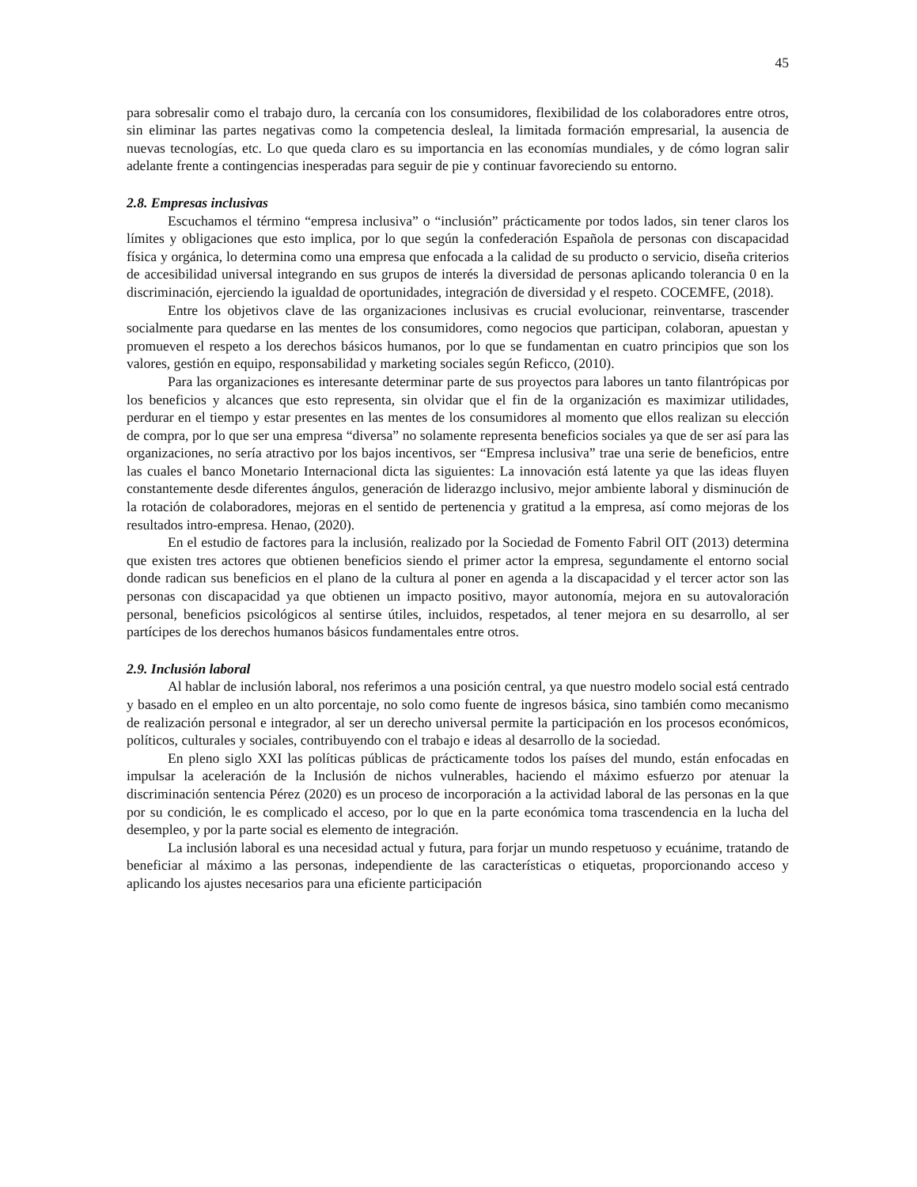45
para sobresalir como el trabajo duro, la cercanía con los consumidores, flexibilidad de los colaboradores entre otros, sin eliminar las partes negativas como la competencia desleal, la limitada formación empresarial, la ausencia de nuevas tecnologías, etc. Lo que queda claro es su importancia en las economías mundiales, y de cómo logran salir adelante frente a contingencias inesperadas para seguir de pie y continuar favoreciendo su entorno.
2.8. Empresas inclusivas
Escuchamos el término “empresa inclusiva” o “inclusión” prácticamente por todos lados, sin tener claros los límites y obligaciones que esto implica, por lo que según la confederación Española de personas con discapacidad física y orgánica, lo determina como una empresa que enfocada a la calidad de su producto o servicio, diseña criterios de accesibilidad universal integrando en sus grupos de interés la diversidad de personas aplicando tolerancia 0 en la discriminación, ejerciendo la igualdad de oportunidades, integración de diversidad y el respeto. COCEMFE, (2018).
Entre los objetivos clave de las organizaciones inclusivas es crucial evolucionar, reinventarse, trascender socialmente para quedarse en las mentes de los consumidores, como negocios que participan, colaboran, apuestan y promueven el respeto a los derechos básicos humanos, por lo que se fundamentan en cuatro principios que son los valores, gestión en equipo, responsabilidad y marketing sociales según Reficco, (2010).
Para las organizaciones es interesante determinar parte de sus proyectos para labores un tanto filantrópicas por los beneficios y alcances que esto representa, sin olvidar que el fin de la organización es maximizar utilidades, perdurar en el tiempo y estar presentes en las mentes de los consumidores al momento que ellos realizan su elección de compra, por lo que ser una empresa “diversa” no solamente representa beneficios sociales ya que de ser así para las organizaciones, no sería atractivo por los bajos incentivos, ser “Empresa inclusiva” trae una serie de beneficios, entre las cuales el banco Monetario Internacional dicta las siguientes: La innovación está latente ya que las ideas fluyen constantemente desde diferentes ángulos, generación de liderazgo inclusivo, mejor ambiente laboral y disminución de la rotación de colaboradores, mejoras en el sentido de pertenencia y gratitud a la empresa, así como mejoras de los resultados intro-empresa. Henao, (2020).
En el estudio de factores para la inclusión, realizado por la Sociedad de Fomento Fabril OIT (2013) determina que existen tres actores que obtienen beneficios siendo el primer actor la empresa, segundamente el entorno social donde radican sus beneficios en el plano de la cultura al poner en agenda a la discapacidad y el tercer actor son las personas con discapacidad ya que obtienen un impacto positivo, mayor autonomía, mejora en su autovaloración personal, beneficios psicológicos al sentirse útiles, incluidos, respetados, al tener mejora en su desarrollo, al ser partícipes de los derechos humanos básicos fundamentales entre otros.
2.9. Inclusión laboral
Al hablar de inclusión laboral, nos referimos a una posición central, ya que nuestro modelo social está centrado y basado en el empleo en un alto porcentaje, no solo como fuente de ingresos básica, sino también como mecanismo de realización personal e integrador, al ser un derecho universal permite la participación en los procesos económicos, políticos, culturales y sociales, contribuyendo con el trabajo e ideas al desarrollo de la sociedad.
En pleno siglo XXI las políticas públicas de prácticamente todos los países del mundo, están enfocadas en impulsar la aceleración de la Inclusión de nichos vulnerables, haciendo el máximo esfuerzo por atenuar la discriminación sentencia Pérez (2020) es un proceso de incorporación a la actividad laboral de las personas en la que por su condición, le es complicado el acceso, por lo que en la parte económica toma trascendencia en la lucha del desempleo, y por la parte social es elemento de integración.
La inclusión laboral es una necesidad actual y futura, para forjar un mundo respetuoso y ecuánime, tratando de beneficiar al máximo a las personas, independiente de las características o etiquetas, proporcionando acceso y aplicando los ajustes necesarios para una eficiente participación